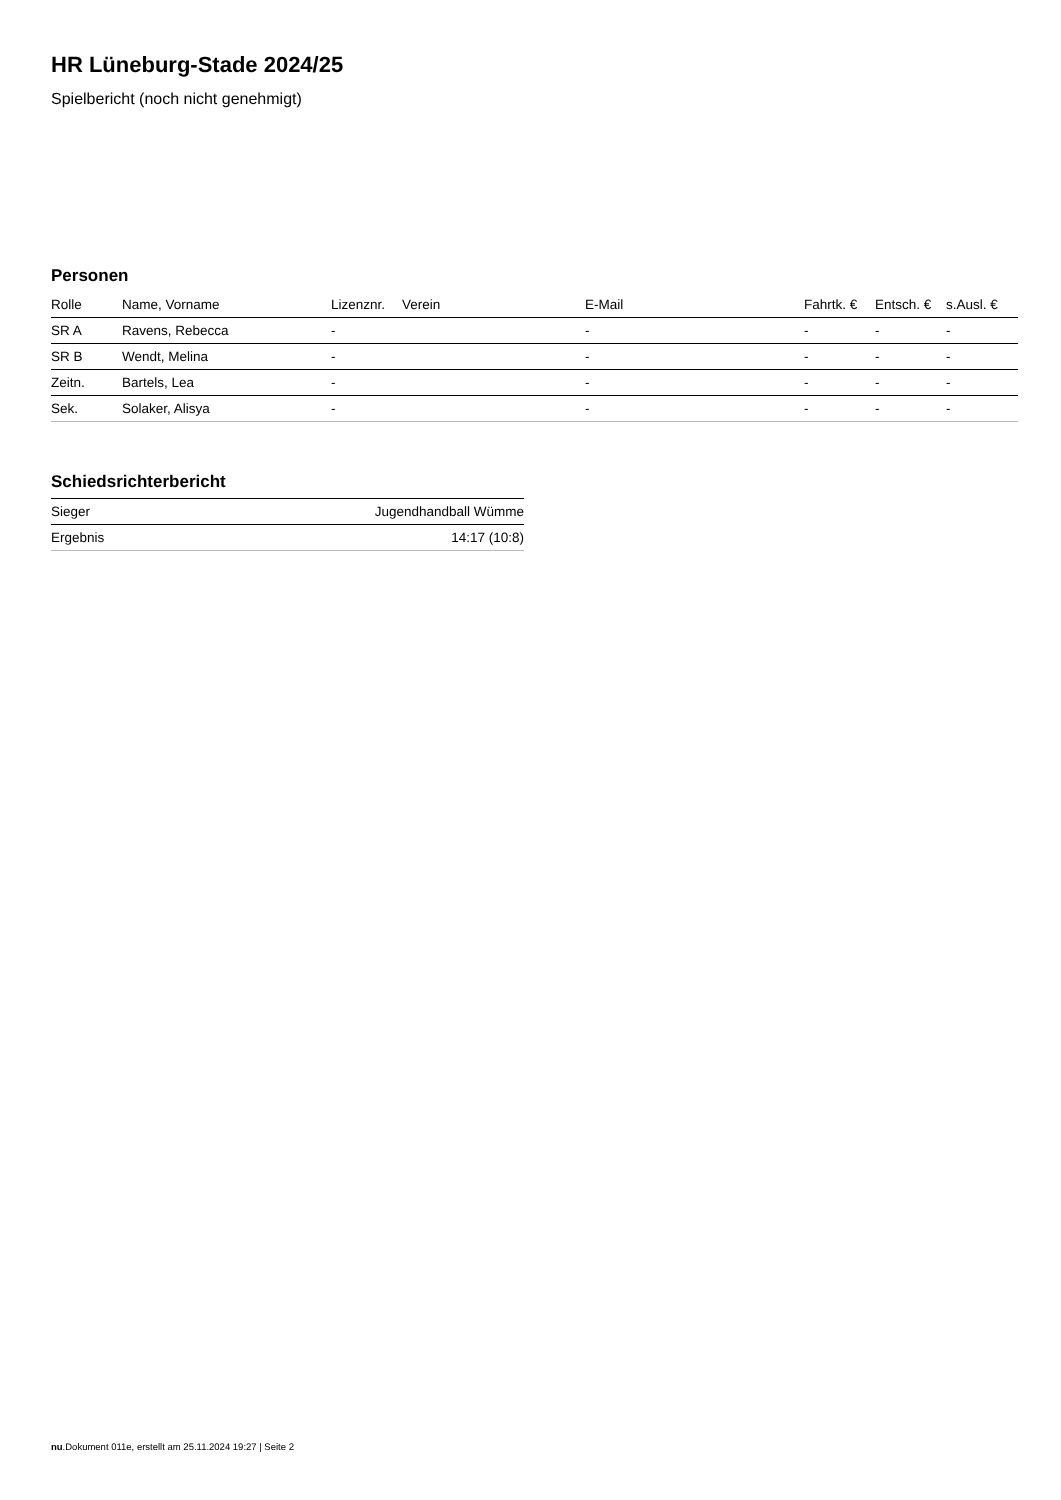HR Lüneburg-Stade 2024/25
Spielbericht (noch nicht genehmigt)
Personen
| Rolle | Name, Vorname | Lizenznr. | Verein | E-Mail | Fahrtk. € | Entsch. € | s.Ausl. € |
| --- | --- | --- | --- | --- | --- | --- | --- |
| SR A | Ravens, Rebecca | - | | - | - | - | - |
| SR B | Wendt, Melina | - | | - | - | - | - |
| Zeitn. | Bartels, Lea | - | | - | - | - | - |
| Sek. | Solaker, Alisya | - | | - | - | - | - |
Schiedsrichterbericht
| Sieger | Jugendhandball Wümme |
| Ergebnis | 14:17 (10:8) |
nu.Dokument 011e, erstellt am 25.11.2024 19:27 | Seite 2